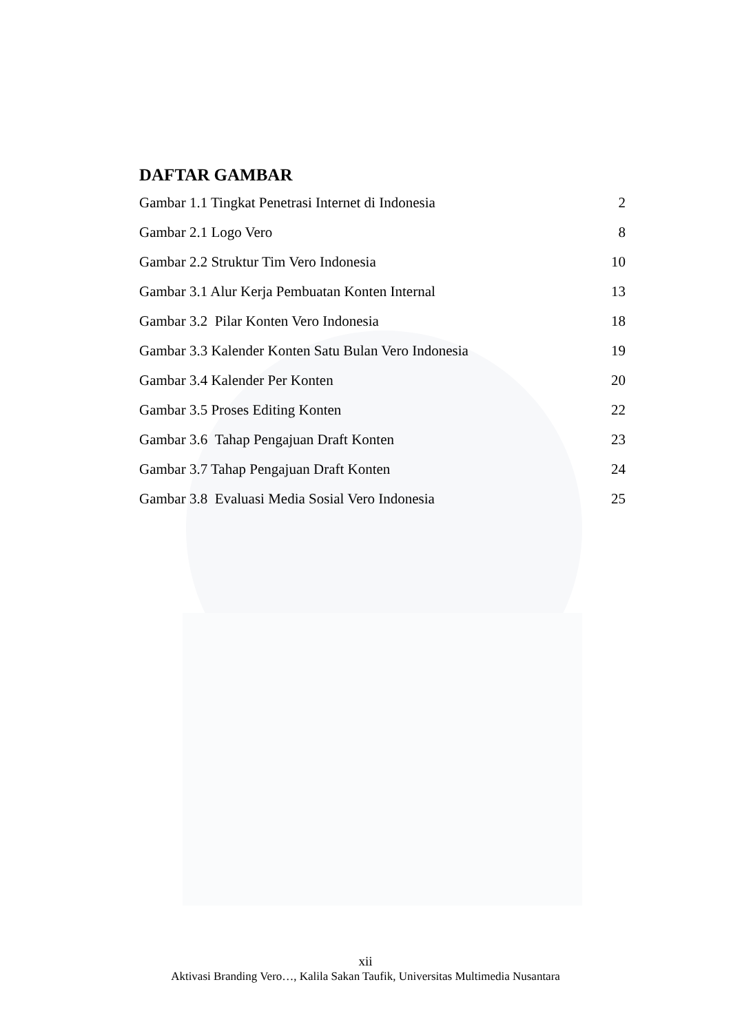DAFTAR GAMBAR
Gambar 1.1 Tingkat Penetrasi Internet di Indonesia 2
Gambar 2.1 Logo Vero 8
Gambar 2.2 Struktur Tim Vero Indonesia 10
Gambar 3.1 Alur Kerja Pembuatan Konten Internal 13
Gambar 3.2 Pilar Konten Vero Indonesia 18
Gambar 3.3 Kalender Konten Satu Bulan Vero Indonesia 19
Gambar 3.4 Kalender Per Konten 20
Gambar 3.5 Proses Editing Konten 22
Gambar 3.6 Tahap Pengajuan Draft Konten 23
Gambar 3.7 Tahap Pengajuan Draft Konten 24
Gambar 3.8 Evaluasi Media Sosial Vero Indonesia 25
xii
Aktivasi Branding Vero…, Kalila Sakan Taufik, Universitas Multimedia Nusantara